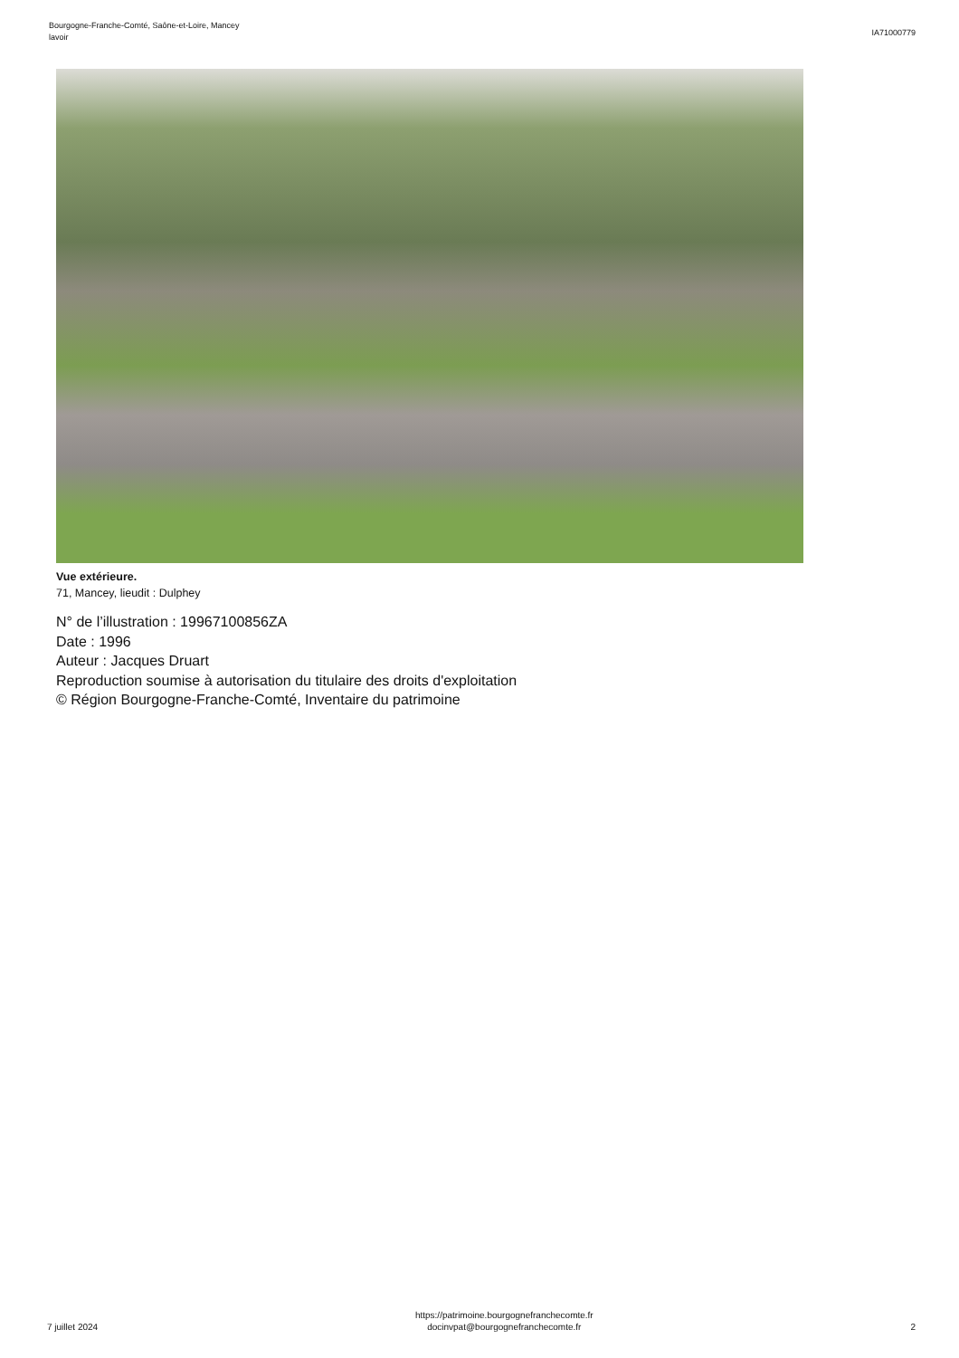Bourgogne-Franche-Comté, Saône-et-Loire, Mancey
lavoir
IA71000779
Vue extérieure.
71, Mancey, lieudit : Dulphey
N° de l’illustration : 19967100856ZA
Date : 1996
Auteur : Jacques Druart
Reproduction soumise à autorisation du titulaire des droits d'exploitation
© Région Bourgogne-Franche-Comté, Inventaire du patrimoine
7 juillet 2024
https://patrimoine.bourgognefranchecomte.fr
docinvpat@bourgognefranchecomte.fr
2